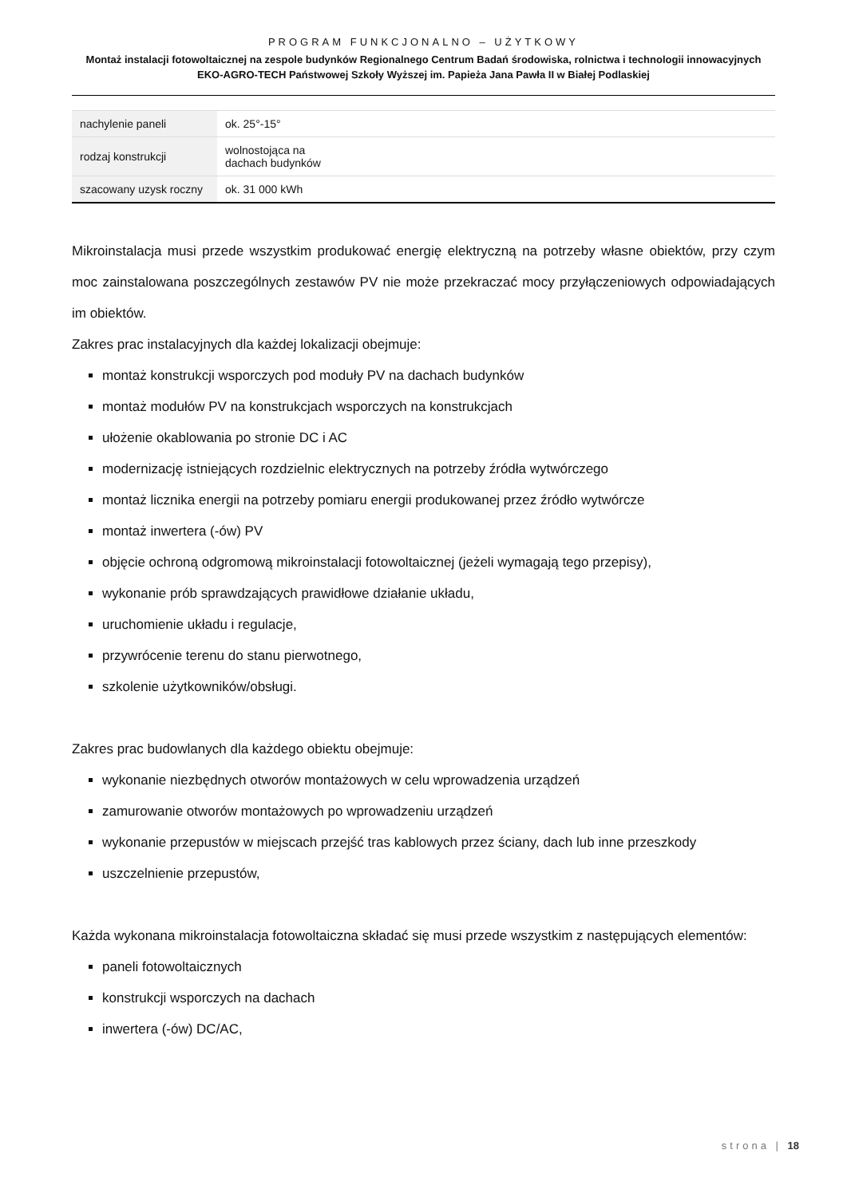PROGRAM FUNKCJONALNO – UŻYTKOWY
Montaż instalacji fotowoltaicznej na zespole budynków Regionalnego Centrum Badań środowiska, rolnictwa i technologii innowacyjnych EKO-AGRO-TECH Państwowej Szkoły Wyższej im. Papieża Jana Pawła II w Białej Podlaskiej
| nachylenie paneli | ok. 25°-15° |
| rodzaj konstrukcji | wolnostojąca na dachach budynków |
| szacowany uzysk roczny | ok. 31 000 kWh |
Mikroinstalacja musi przede wszystkim produkować energię elektryczną na potrzeby własne obiektów, przy czym moc zainstalowana poszczególnych zestawów PV nie może przekraczać mocy przyłączeniowych odpowiadających im obiektów.
Zakres prac instalacyjnych dla każdej lokalizacji obejmuje:
montaż konstrukcji wsporczych pod moduły PV na dachach budynków
montaż modułów PV na konstrukcjach wsporczych na konstrukcjach
ułożenie okablowania po stronie DC i AC
modernizację istniejących rozdzielnic elektrycznych na potrzeby źródła wytwórczego
montaż licznika energii na potrzeby pomiaru energii produkowanej przez źródło wytwórcze
montaż inwertera (-ów) PV
objęcie ochroną odgromową mikroinstalacji fotowoltaicznej (jeżeli wymagają tego przepisy),
wykonanie prób sprawdzających prawidłowe działanie układu,
uruchomienie układu i regulacje,
przywrócenie terenu do stanu pierwotnego,
szkolenie użytkowników/obsługi.
Zakres prac budowlanych dla każdego obiektu obejmuje:
wykonanie niezbędnych otworów montażowych w celu wprowadzenia urządzeń
zamurowanie otworów montażowych po wprowadzeniu urządzeń
wykonanie przepustów w miejscach przejść tras kablowych przez ściany, dach lub inne przeszkody
uszczelnienie przepustów,
Każda wykonana mikroinstalacja fotowoltaiczna składać się musi przede wszystkim z następujących elementów:
paneli fotowoltaicznych
konstrukcji wsporczych na dachach
inwertera (-ów) DC/AC,
strona | 18